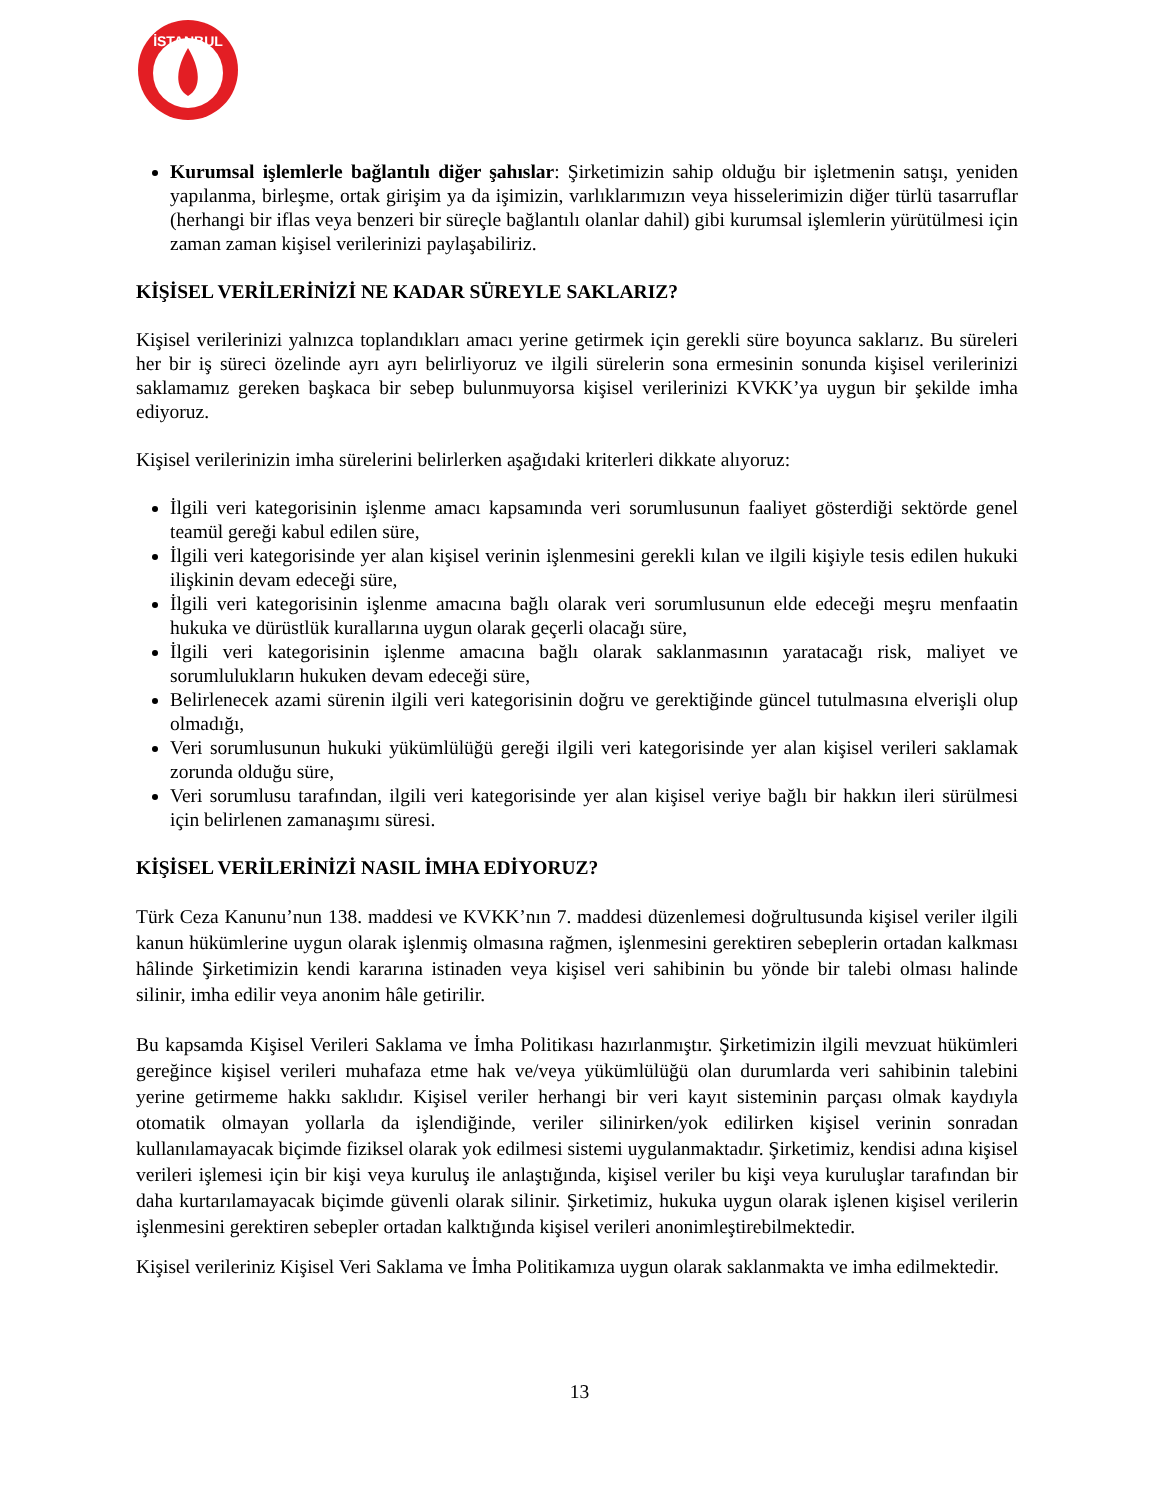İSTANBUL
Kurumsal işlemlerle bağlantılı diğer şahıslar: Şirketimizin sahip olduğu bir işletmenin satışı, yeniden yapılanma, birleşme, ortak girişim ya da işimizin, varlıklarımızın veya hisselerimizin diğer türlü tasarruflar (herhangi bir iflas veya benzeri bir süreçle bağlantılı olanlar dahil) gibi kurumsal işlemlerin yürütülmesi için zaman zaman kişisel verilerinizi paylaşabiliriz.
KİŞİSEL VERİLERİNİZİ NE KADAR SÜREYLE SAKLARIZ?
Kişisel verilerinizi yalnızca toplandıkları amacı yerine getirmek için gerekli süre boyunca saklarız. Bu süreleri her bir iş süreci özelinde ayrı ayrı belirliyoruz ve ilgili sürelerin sona ermesinin sonunda kişisel verilerinizi saklamamız gereken başkaca bir sebep bulunmuyorsa kişisel verilerinizi KVKK’ya uygun bir şekilde imha ediyoruz.
Kişisel verilerinizin imha sürelerini belirlerken aşağıdaki kriterleri dikkate alıyoruz:
İlgili veri kategorisinin işlenme amacı kapsamında veri sorumlusunun faaliyet gösterdiği sektörde genel teamül gereği kabul edilen süre,
İlgili veri kategorisinde yer alan kişisel verinin işlenmesini gerekli kılan ve ilgili kişiyle tesis edilen hukuki ilişkinin devam edeceği süre,
İlgili veri kategorisinin işlenme amacına bağlı olarak veri sorumlusunun elde edeceği meşru menfaatin hukuka ve dürüstlük kurallarına uygun olarak geçerli olacağı süre,
İlgili veri kategorisinin işlenme amacına bağlı olarak saklanmasının yaratacağı risk, maliyet ve sorumlulukların hukuken devam edeceği süre,
Belirlenecek azami sürenin ilgili veri kategorisinin doğru ve gerektiğinde güncel tutulmasına elverişli olup olmadığı,
Veri sorumlusunun hukuki yükümlülüğü gereği ilgili veri kategorisinde yer alan kişisel verileri saklamak zorunda olduğu süre,
Veri sorumlusu tarafından, ilgili veri kategorisinde yer alan kişisel veriye bağlı bir hakkın ileri sürülmesi için belirlenen zamanaşımı süresi.
KİŞİSEL VERİLERİNİZİ NASIL İMHA EDİYORUZ?
Türk Ceza Kanunu’nun 138. maddesi ve KVKK’nın 7. maddesi düzenlemesi doğrultusunda kişisel veriler ilgili kanun hükümlerine uygun olarak işlenmiş olmasına rağmen, işlenmesini gerektiren sebeplerin ortadan kalkması hâlinde Şirketimizin kendi kararına istinaden veya kişisel veri sahibinin bu yönde bir talebi olması halinde silinir, imha edilir veya anonim hâle getirilir.
Bu kapsamda Kişisel Verileri Saklama ve İmha Politikası hazırlanmıştır. Şirketimizin ilgili mevzuat hükümleri gereğince kişisel verileri muhafaza etme hak ve/veya yükümlülüğü olan durumlarda veri sahibinin talebini yerine getirmeme hakkı saklıdır. Kişisel veriler herhangi bir veri kayıt sisteminin parçası olmak kaydıyla otomatik olmayan yollarla da işlendiğinde, veriler silinirken/yok edilirken kişisel verinin sonradan kullanılamayacak biçimde fiziksel olarak yok edilmesi sistemi uygulanmaktadır. Şirketimiz, kendisi adına kişisel verileri işlemesi için bir kişi veya kuruluş ile anlaştığında, kişisel veriler bu kişi veya kuruluşlar tarafından bir daha kurtarılamayacak biçimde güvenli olarak silinir. Şirketimiz, hukuka uygun olarak işlenen kişisel verilerin işlenmesini gerektiren sebepler ortadan kalktığında kişisel verileri anonimleştirebilmektedir.
Kişisel verileriniz Kişisel Veri Saklama ve İmha Politikamıza uygun olarak saklanmakta ve imha edilmektedir.
13